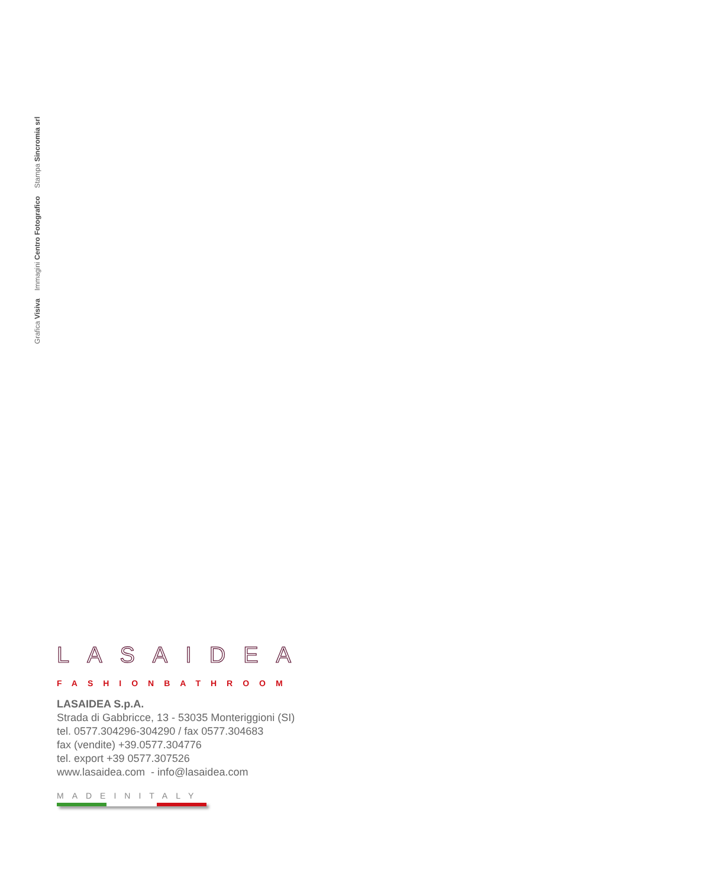Grafica Visiva Immagini Centro Fotografico Stampa Sincromia srl
LASAIDEA
FASHIONBATHROOM
LASAIDEA S.p.A.
Strada di Gabbricce, 13 - 53035 Monteriggioni (SI)
tel. 0577.304296-304290 / fax 0577.304683
fax (vendite) +39.0577.304776
tel. export +39 0577.307526
www.lasaidea.com - info@lasaidea.com
MADEINITALY